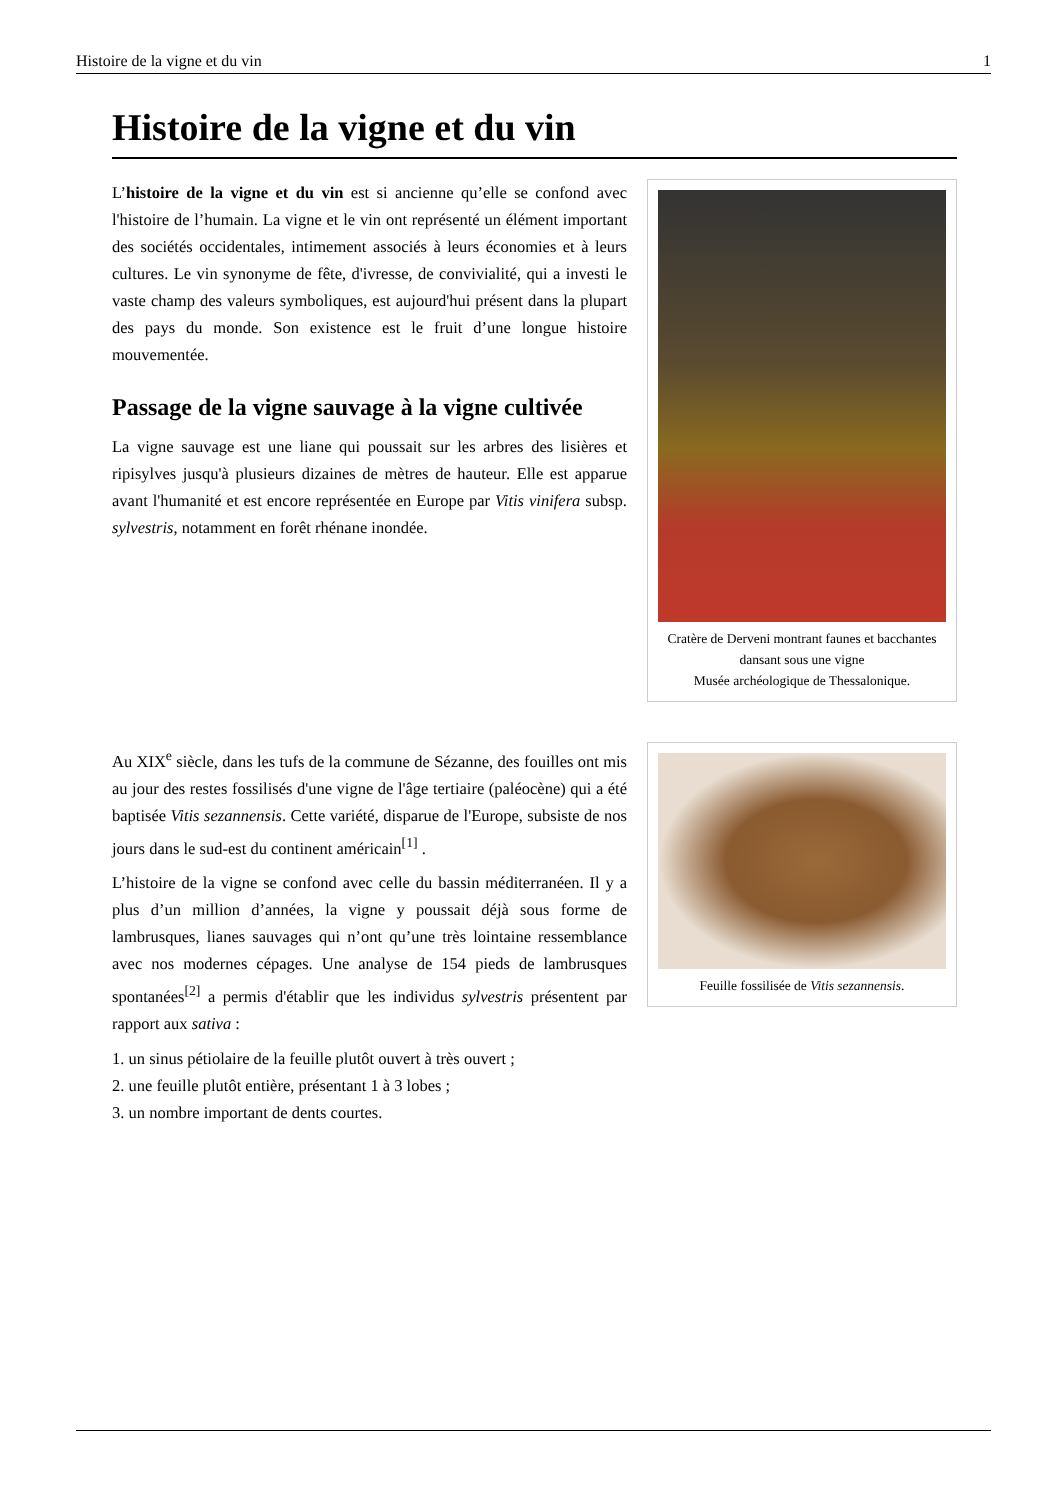Histoire de la vigne et du vin 1
Histoire de la vigne et du vin
L’histoire de la vigne et du vin est si ancienne qu’elle se confond avec l'histoire de l’humain. La vigne et le vin ont représenté un élément important des sociétés occidentales, intimement associés à leurs économies et à leurs cultures. Le vin synonyme de fête, d'ivresse, de convivialité, qui a investi le vaste champ des valeurs symboliques, est aujourd'hui présent dans la plupart des pays du monde. Son existence est le fruit d’une longue histoire mouvementée.
Passage de la vigne sauvage à la vigne cultivée
La vigne sauvage est une liane qui poussait sur les arbres des lisières et ripisylves jusqu'à plusieurs dizaines de mètres de hauteur. Elle est apparue avant l'humanité et est encore représentée en Europe par Vitis vinifera subsp. sylvestris, notamment en forêt rhénane inondée.
Cratère de Derveni montrant faunes et bacchantes dansant sous une vigne
Musée archéologique de Thessalonique.
Au XIX<sup>e</sup> siècle, dans les tufs de la commune de Sézanne, des fouilles ont mis au jour des restes fossilisés d'une vigne de l'âge tertiaire (paléocène) qui a été baptisée Vitis sezannensis. Cette variété, disparue de l'Europe, subsiste de nos jours dans le sud-est du continent américain<sup>[1]</sup> .
L’histoire de la vigne se confond avec celle du bassin méditerranéen. Il y a plus d’un million d’années, la vigne y poussait déjà sous forme de lambrusques, lianes sauvages qui n’ont qu’une très lointaine ressemblance avec nos modernes cépages. Une analyse de 154 pieds de lambrusques spontanées<sup>[2]</sup> a permis d'établir que les individus sylvestris présentent par rapport aux sativa :
1. un sinus pétiolaire de la feuille plutôt ouvert à très ouvert ;
2. une feuille plutôt entière, présentant 1 à 3 lobes ;
3. un nombre important de dents courtes.
Feuille fossilisée de Vitis sezannensis.